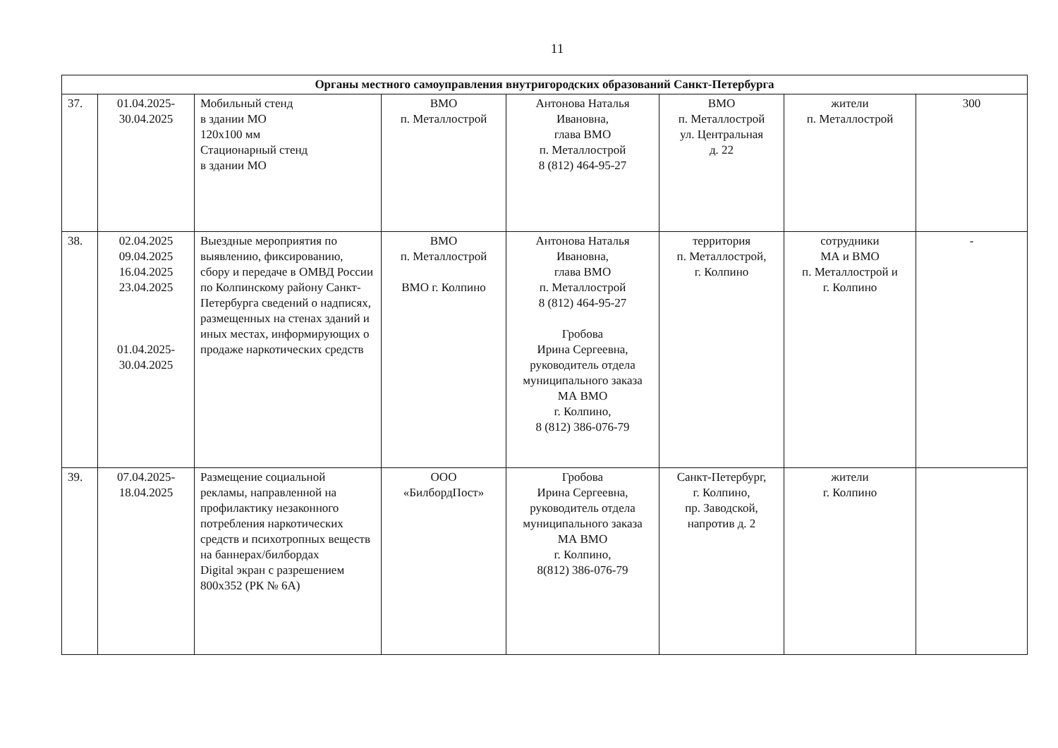11
| Органы местного самоуправления внутригородских образований Санкт-Петербурга | | | | | | | |
| --- | --- | --- | --- | --- | --- | --- | --- |
| 37. | 01.04.2025- 30.04.2025 | Мобильный стенд в здании МО 120х100 мм Стационарный стенд в здании МО | ВМО п. Металлострой | Антонова Наталья Ивановна, глава ВМО п. Металлострой 8 (812) 464-95-27 | ВМО п. Металлострой ул. Центральная д. 22 | жители п. Металлострой | 300 |
| 38. | 02.04.2025 09.04.2025 16.04.2025 23.04.2025 01.04.2025- 30.04.2025 | Выездные мероприятия по выявлению, фиксированию, сбору и передаче в ОМВД России по Колпинскому району Санкт-Петербурга сведений о надписях, размещенных на стенах зданий и иных местах, информирующих о продаже наркотических средств | ВМО п. Металлострой ВМО г. Колпино | Антонова Наталья Ивановна, глава ВМО п. Металлострой 8 (812) 464-95-27 Гробова Ирина Сергеевна, руководитель отдела муниципального заказа МА ВМО г. Колпино, 8 (812) 386-076-79 | территория п. Металлострой, г. Колпино | сотрудники МА и ВМО п. Металлострой и г. Колпино | - |
| 39. | 07.04.2025- 18.04.2025 | Размещение социальной рекламы, направленной на профилактику незаконного потребления наркотических средств и психотропных веществ на баннерах/билбордах Digital экран с разрешением 800х352 (РК № 6А) | ООО «БилбордПост» | Гробова Ирина Сергеевна, руководитель отдела муниципального заказа МА ВМО г. Колпино, 8(812) 386-076-79 | Санкт-Петербург, г. Колпино, пр. Заводской, напротив д. 2 | жители г. Колпино | |